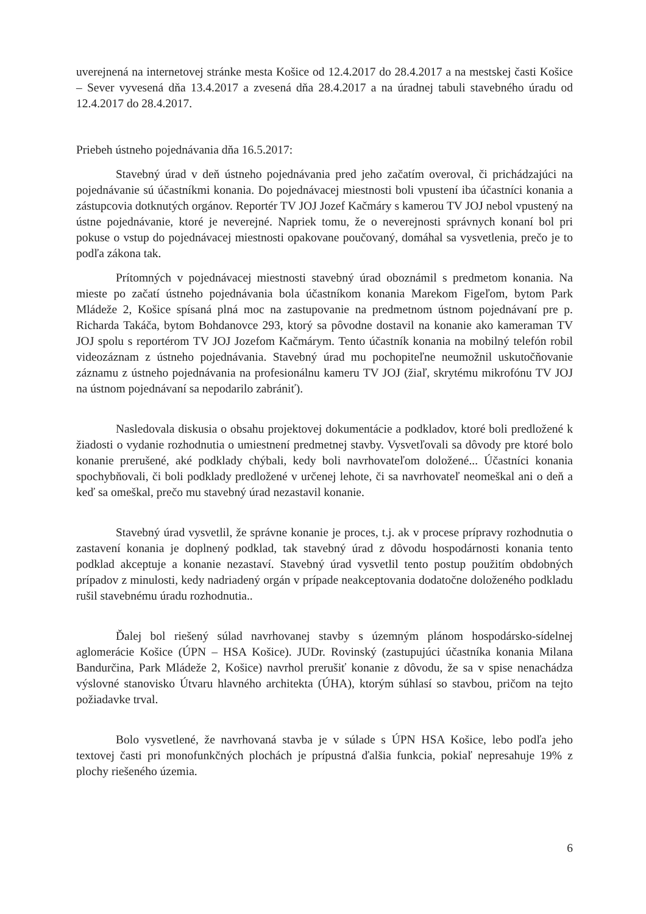uverejnená na internetovej stránke mesta Košice od 12.4.2017 do 28.4.2017 a na mestskej časti Košice – Sever vyvesená dňa 13.4.2017 a zvesená dňa 28.4.2017 a na úradnej tabuli stavebného úradu od 12.4.2017 do 28.4.2017.
Priebeh ústneho pojednávania dňa 16.5.2017:
Stavebný úrad v deň ústneho pojednávania pred jeho začatím overoval, či prichádzajúci na pojednávanie sú účastníkmi konania. Do pojednávacej miestnosti boli vpustení iba účastníci konania a zástupcovia dotknutých orgánov. Reportér TV JOJ Jozef Kačmáry s kamerou TV JOJ nebol vpustený na ústne pojednávanie, ktoré je neverejné. Napriek tomu, že o neverejnosti správnych konaní bol pri pokuse o vstup do pojednávacej miestnosti opakovane poučovaný, domáhal sa vysvetlenia, prečo je to podľa zákona tak.
Prítomných v pojednávacej miestnosti stavebný úrad oboznámil s predmetom konania. Na mieste po začatí ústneho pojednávania bola účastníkom konania Marekom Figeľom, bytom Park Mládeže 2, Košice spísaná plná moc na zastupovanie na predmetnom ústnom pojednávaní pre p. Richarda Takáča, bytom Bohdanovce 293, ktorý sa pôvodne dostavil na konanie ako kameraman TV JOJ spolu s reportérom TV JOJ Jozefom Kačmárym. Tento účastník konania na mobilný telefón robil videozáznam z ústneho pojednávania. Stavebný úrad mu pochopiteľne neumožnil uskutočňovanie záznamu z ústneho pojednávania na profesionálnu kameru TV JOJ (žiaľ, skrytému mikrofónu TV JOJ na ústnom pojednávaní sa nepodarilo zabrániť).
Nasledovala diskusia o obsahu projektovej dokumentácie a podkladov, ktoré boli predložené k žiadosti o vydanie rozhodnutia o umiestnení predmetnej stavby. Vysvetľovali sa dôvody pre ktoré bolo konanie prerušené, aké podklady chýbali, kedy boli navrhovateľom doložené... Účastníci konania spochybňovali, či boli podklady predložené v určenej lehote, či sa navrhovateľ neomeškal ani o deň a keď sa omeškal, prečo mu stavebný úrad nezastavil konanie.
Stavebný úrad vysvetlil, že správne konanie je proces, t.j. ak v procese prípravy rozhodnutia o zastavení konania je doplnený podklad, tak stavebný úrad z dôvodu hospodárnosti konania tento podklad akceptuje a konanie nezastaví. Stavebný úrad vysvetlil tento postup použitím obdobných prípadov z minulosti, kedy nadriadený orgán v prípade neakceptovania dodatočne doloženého podkladu rušil stavebnému úradu rozhodnutia..
Ďalej bol riešený súlad navrhovanej stavby s územným plánom hospodársko-sídelnej aglomerácie Košice (ÚPN – HSA Košice). JUDr. Rovinský (zastupujúci účastníka konania Milana Bandurčina, Park Mládeže 2, Košice) navrhol prerušiť konanie z dôvodu, že sa v spise nenachádza výslovné stanovisko Útvaru hlavného architekta (ÚHA), ktorým súhlasí so stavbou, pričom na tejto požiadavke trval.
Bolo vysvetlené, že navrhovaná stavba je v súlade s ÚPN HSA Košice, lebo podľa jeho textovej časti pri monofunkčných plochách je prípustná ďalšia funkcia, pokiaľ nepresahuje 19% z plochy riešeného územia.
6